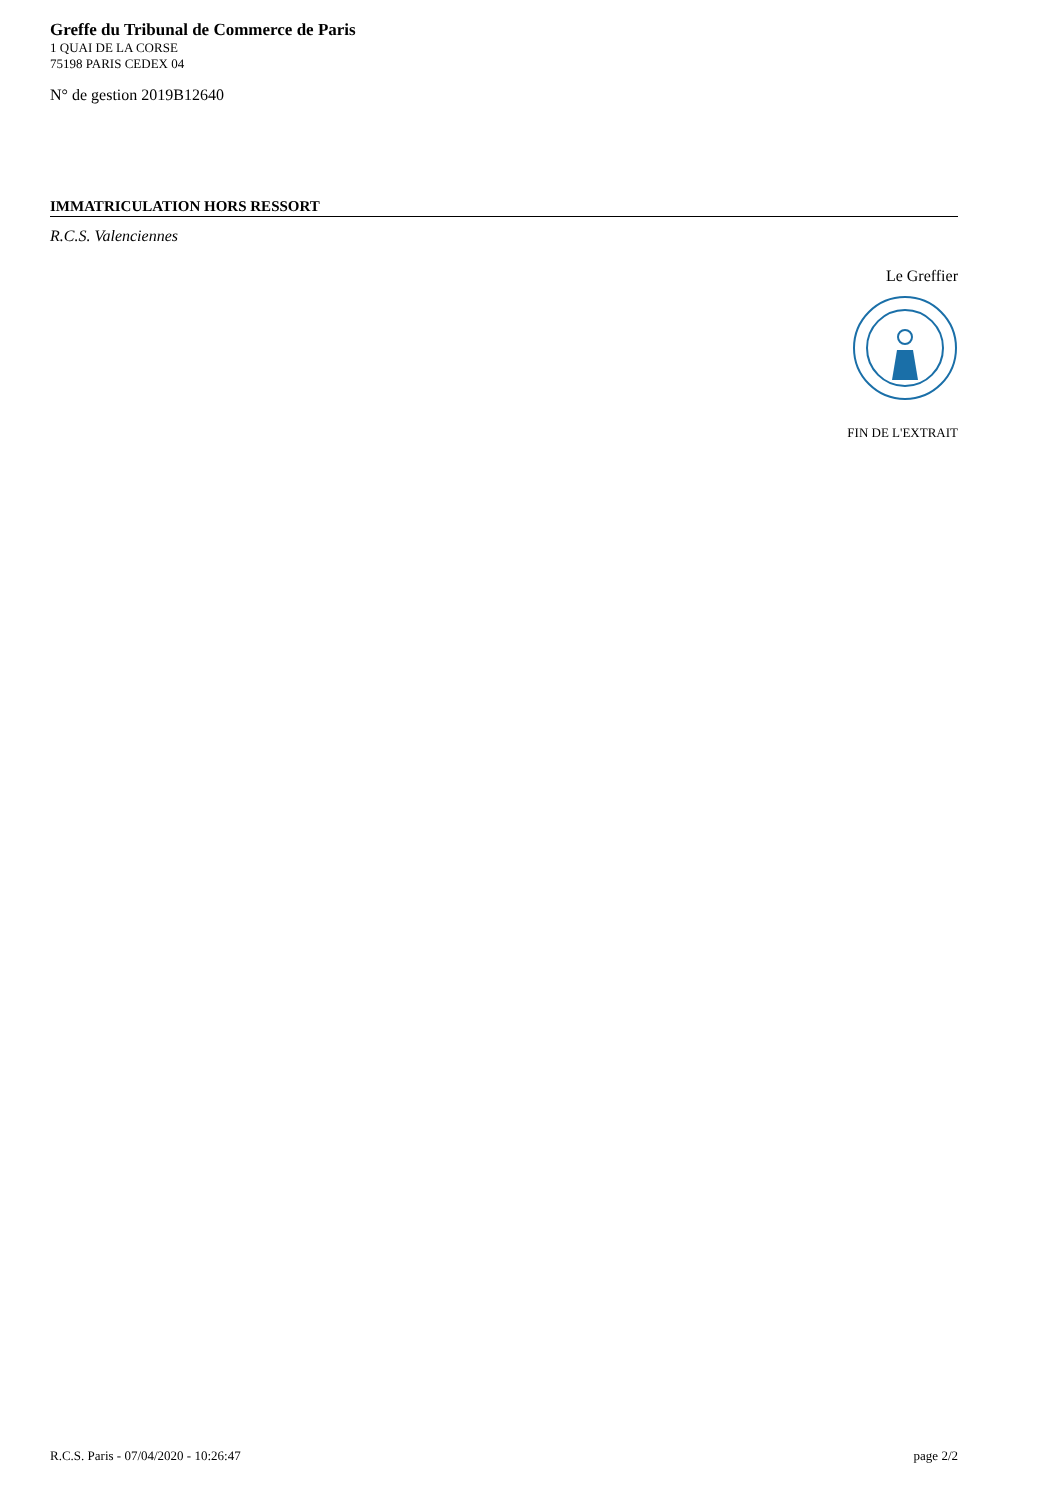Greffe du Tribunal de Commerce de Paris
1 QUAI DE LA CORSE
75198 PARIS CEDEX 04
N° de gestion 2019B12640
IMMATRICULATION HORS RESSORT
R.C.S. Valenciennes
Le Greffier
FIN DE L'EXTRAIT
R.C.S. Paris - 07/04/2020 - 10:26:47 page 2/2